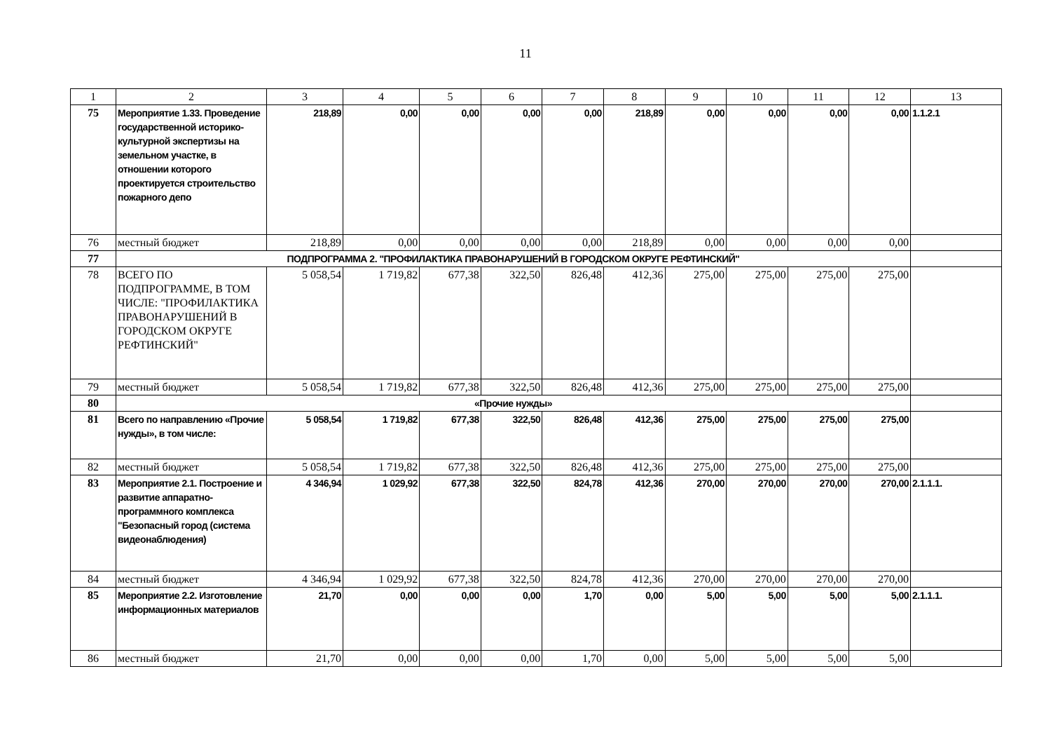11
| 1 | 2 | 3 | 4 | 5 | 6 | 7 | 8 | 9 | 10 | 11 | 12 | 13 |
| --- | --- | --- | --- | --- | --- | --- | --- | --- | --- | --- | --- | --- |
| 75 | Мероприятие 1.33. Проведение государственной историко-культурной экспертизы на земельном участке, в отношении которого проектируется строительство пожарного депо | 218,89 | 0,00 | 0,00 | 0,00 | 0,00 | 218,89 | 0,00 | 0,00 | 0,00 | 0,00 | 1.1.2.1 |
| 76 | местный бюджет | 218,89 | 0,00 | 0,00 | 0,00 | 0,00 | 218,89 | 0,00 | 0,00 | 0,00 | 0,00 | |
| 77 | ПОДПРОГРАММА 2. "ПРОФИЛАКТИКА ПРАВОНАРУШЕНИЙ В ГОРОДСКОМ ОКРУГЕ РЕФТИНСКИЙ" | | | | | | | | | | | |
| 78 | ВСЕГО ПО ПОДПРОГРАММЕ, В ТОМ ЧИСЛЕ: "ПРОФИЛАКТИКА ПРАВОНАРУШЕНИЙ В ГОРОДСКОМ ОКРУГЕ РЕФТИНСКИЙ" | 5 058,54 | 1 719,82 | 677,38 | 322,50 | 826,48 | 412,36 | 275,00 | 275,00 | 275,00 | 275,00 | |
| 79 | местный бюджет | 5 058,54 | 1 719,82 | 677,38 | 322,50 | 826,48 | 412,36 | 275,00 | 275,00 | 275,00 | 275,00 | |
| 80 | «Прочие нужды» | | | | | | | | | | | |
| 81 | Всего по направлению «Прочие нужды», в том числе: | 5 058,54 | 1 719,82 | 677,38 | 322,50 | 826,48 | 412,36 | 275,00 | 275,00 | 275,00 | 275,00 | |
| 82 | местный бюджет | 5 058,54 | 1 719,82 | 677,38 | 322,50 | 826,48 | 412,36 | 275,00 | 275,00 | 275,00 | 275,00 | |
| 83 | Мероприятие 2.1. Построение и развитие аппаратно- программного комплекса "Безопасный город (система видеонаблюдения) | 4 346,94 | 1 029,92 | 677,38 | 322,50 | 824,78 | 412,36 | 270,00 | 270,00 | 270,00 | 270,00 | 2.1.1.1. |
| 84 | местный бюджет | 4 346,94 | 1 029,92 | 677,38 | 322,50 | 824,78 | 412,36 | 270,00 | 270,00 | 270,00 | 270,00 | |
| 85 | Мероприятие 2.2. Изготовление информационных материалов | 21,70 | 0,00 | 0,00 | 0,00 | 1,70 | 0,00 | 5,00 | 5,00 | 5,00 | 5,00 | 2.1.1.1. |
| 86 | местный бюджет | 21,70 | 0,00 | 0,00 | 0,00 | 1,70 | 0,00 | 5,00 | 5,00 | 5,00 | 5,00 | |